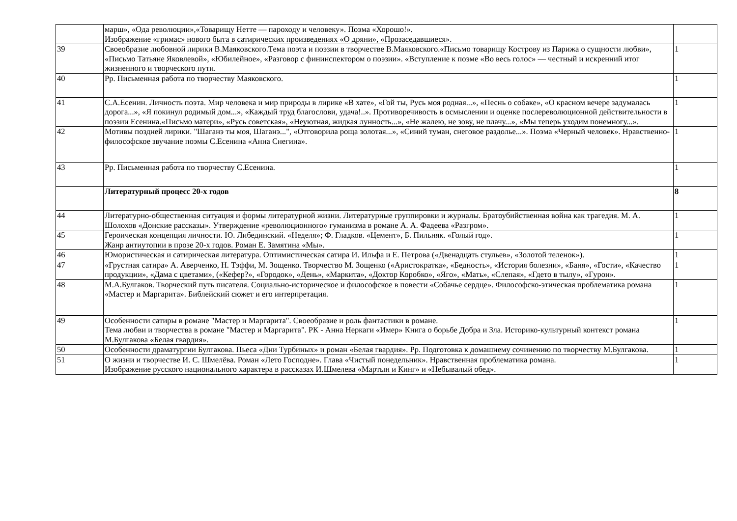| | марш», «Ода революции»,«Товарищу Нетте — пароходу и человеку». Поэма «Хорошо!». Изображение «гримас» нового быта в сатирических произведениях «О дряни», «Прозаседавшиеся». | |
| 39 | Своеобразие любовной лирики В.Маяковского.Тема поэта и поэзии в творчестве В.Маяковского.«Письмо товарищу Кострову из Парижа о сущности любви», «Письмо Татьяне Яковлевой», «Юбилейное», «Разговор с фининспектором о поэзии». «Вступление к поэме «Во весь голос» — честный и искренний итог жизненного и творческого пути. | 1 |
| 40 | Рр. Письменная работа по творчеству Маяковского. | 1 |
| 41 | С.А.Есенин. Личность поэта. Мир человека и мир природы в лирике «В хате», «Гой ты, Русь моя родная...», «Песнь о собаке», «О красном вечере задумалась дорога...», «Я покинул родимый дом...», «Каждый труд благослови, удача!..». Противоречивость в осмыслении и оценке послереволюционной действительности в поэзии Есенина.«Письмо матери», «Русь советская», «Неуютная, жидкая лунность...», «Не жалею, не зову, не плачу...», «Мы теперь уходим понемногу...». | 1 |
| 42 | Мотивы поздней лирики. "Шаганэ ты моя, Шаганэ...", «Отговорила роща золотая...», «Синий туман, снеговое раздолье...». Поэма «Черный человек». Нравственно-философское звучание поэмы С.Есенина «Анна Снегина». | 1 |
| 43 | Рр. Письменная работа по творчеству С.Есенина. | 1 |
| | Литературный процесс 20-х годов | 8 |
| 44 | Литературно-общественная ситуация и формы литературной жизни. Литературные группировки и журналы. Братоубийственная война как трагедия. М. А. Шолохов «Донские рассказы». Утверждение «революционного» гуманизма в романе А. А. Фадеева «Разгром». | 1 |
| 45 | Героическая концепция личности. Ю. Либединский. «Неделя»; Ф. Гладков. «Цемент», Б. Пильняк. «Голый год». Жанр антиутопии в прозе 20-х годов. Роман Е. Замятина «Мы». | 1 |
| 46 | Юмористическая и сатирическая литература. Оптимистическая сатира И. Ильфа и Е. Петрова («Двенадцать стульев», «Золотой теленок»). | 1 |
| 47 | «Грустная сатира» А. Аверченко, Н. Тэффи, М. Зощенко. Творчество М. Зощенко («Аристократка», «Бедность», «История болезни», «Баня», «Гости», «Качество продукции», «Дама с цветами», («Кефер?», «Городок», «День», «Маркита», «Доктор Коробко», «Яго», «Мать», «Слепая», «Гдето в тылу», «Гурон». | 1 |
| 48 | М.А.Булгаков. Творческий путь писателя. Социально-историческое и философское в повести «Собачье сердце». Философско-этическая проблематика романа «Мастер и Маргарита». Библейский сюжет и его интерпретация. | 1 |
| 49 | Особенности сатиры в романе "Мастер и Маргарита". Своеобразие и роль фантастики в романе. Тема любви и творчества в романе "Мастер и Маргарита". РК - Анна Неркаги «Имер» Книга о борьбе Добра и Зла. Историко-культурный контекст романа М.Булгакова «Белая гвардия». | 1 |
| 50 | Особенности драматургии Булгакова. Пьеса «Дни Турбиных» и роман «Белая гвардия». Рр. Подготовка к домашнему сочинению по творчеству М.Булгакова. | 1 |
| 51 | О жизни и творчестве И. С. Шмелёва. Роман «Лето Господне». Глава «Чистый понедельник». Нравственная проблематика романа. Изображение русского национального характера в рассказах И.Шмелева «Мартын и Кинг» и «Небывалый обед». | 1 |